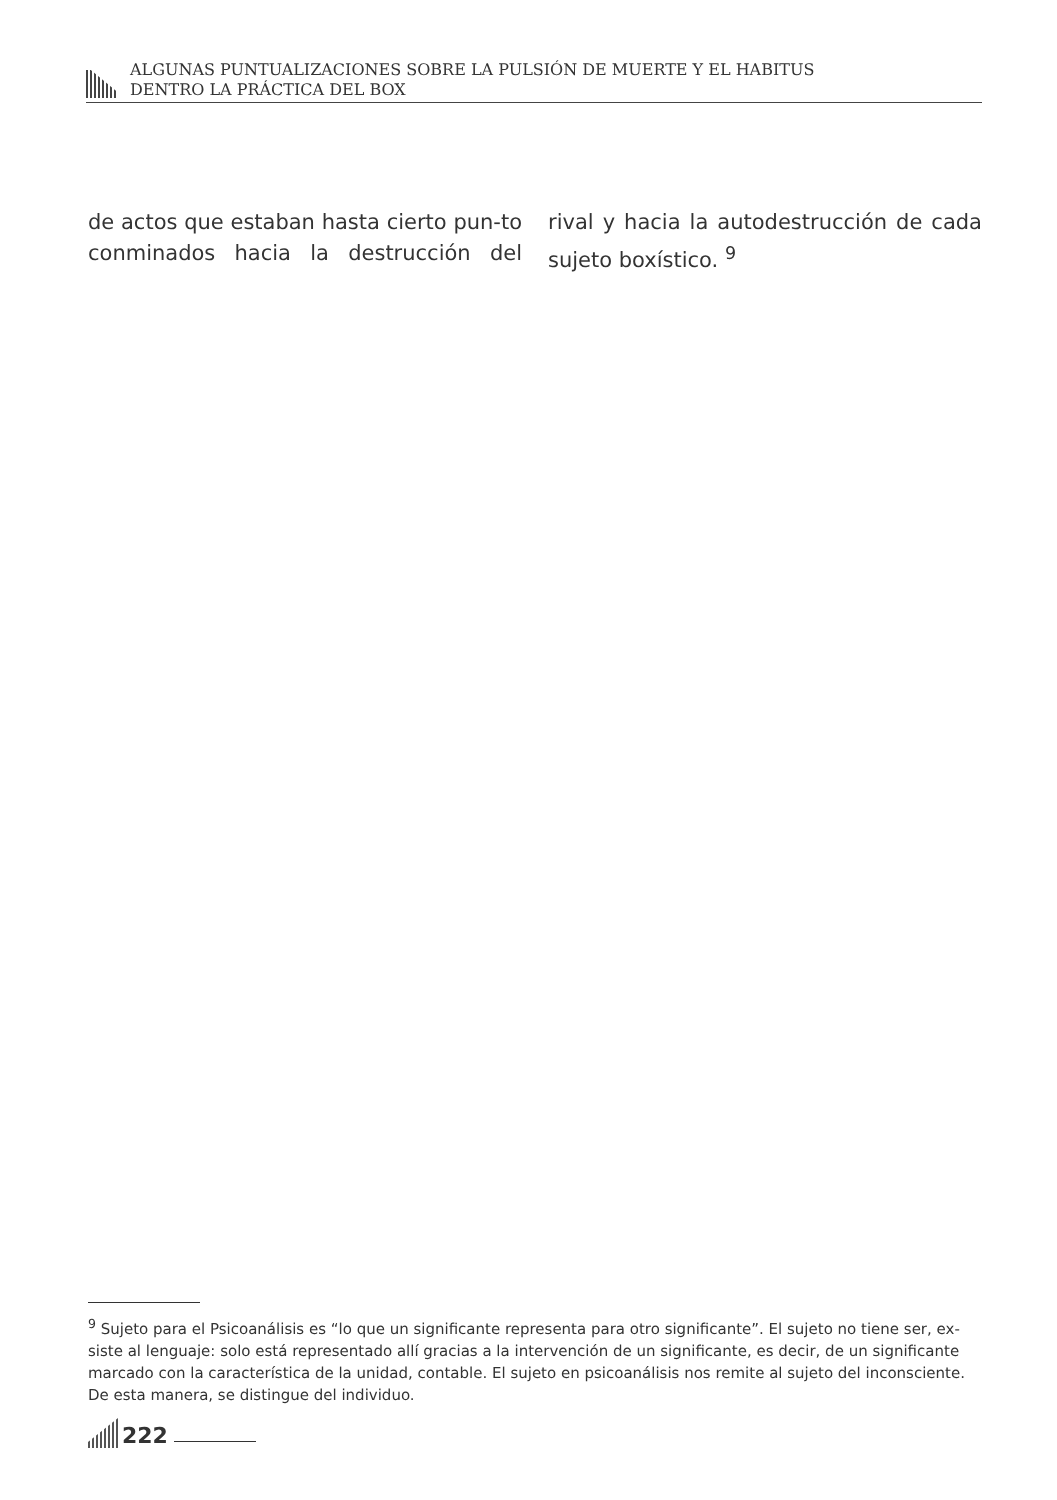ALGUNAS PUNTUALIZACIONES SOBRE LA PULSIÓN DE MUERTE Y EL HABITUS
DENTRO LA PRÁCTICA DEL BOX
de actos que estaban hasta cierto pun-to conminados hacia la destrucción del rival y hacia la autodestrucción de cada sujeto boxístico. <sup>9</sup>
<sup>9</sup> Sujeto para el Psicoanálisis es “lo que un significante representa para otro significante”. El sujeto no tiene ser, ex-siste al lenguaje: solo está representado allí gracias a la intervención de un significante, es decir, de un significante marcado con la característica de la unidad, contable. El sujeto en psicoanálisis nos remite al sujeto del inconsciente. De esta manera, se distingue del individuo.
222